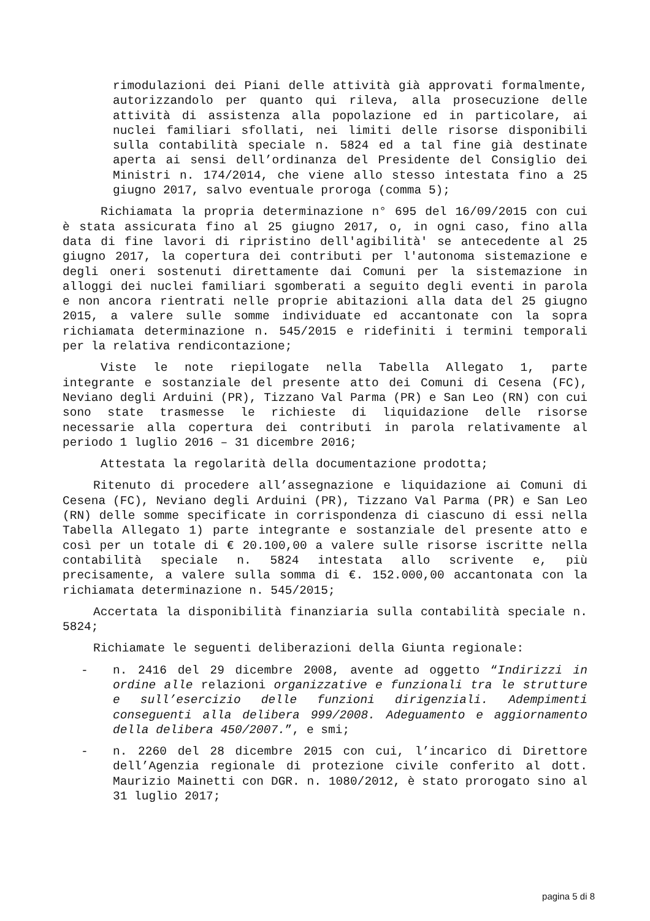rimodulazioni dei Piani delle attività già approvati formalmente, autorizzandolo per quanto qui rileva, alla prosecuzione delle attività di assistenza alla popolazione ed in particolare, ai nuclei familiari sfollati, nei limiti delle risorse disponibili sulla contabilità speciale n. 5824 ed a tal fine già destinate aperta ai sensi dell’ordinanza del Presidente del Consiglio dei Ministri n. 174/2014, che viene allo stesso intestata fino a 25 giugno 2017, salvo eventuale proroga (comma 5);
Richiamata la propria determinazione n° 695 del 16/09/2015 con cui è stata assicurata fino al 25 giugno 2017, o, in ogni caso, fino alla data di fine lavori di ripristino dell'agibilità' se antecedente al 25 giugno 2017, la copertura dei contributi per l'autonoma sistemazione e degli oneri sostenuti direttamente dai Comuni per la sistemazione in alloggi dei nuclei familiari sgomberati a seguito degli eventi in parola e non ancora rientrati nelle proprie abitazioni alla data del 25 giugno 2015, a valere sulle somme individuate ed accantonate con la sopra richiamata determinazione n. 545/2015 e ridefiniti i termini temporali per la relativa rendicontazione;
Viste le note riepilogate nella Tabella Allegato 1, parte integrante e sostanziale del presente atto dei Comuni di Cesena (FC), Neviano degli Arduini (PR), Tizzano Val Parma (PR) e San Leo (RN) con cui sono state trasmesse le richieste di liquidazione delle risorse necessarie alla copertura dei contributi in parola relativamente al periodo 1 luglio 2016 – 31 dicembre 2016;
Attestata la regolarità della documentazione prodotta;
Ritenuto di procedere all’assegnazione e liquidazione ai Comuni di Cesena (FC), Neviano degli Arduini (PR), Tizzano Val Parma (PR) e San Leo (RN) delle somme specificate in corrispondenza di ciascuno di essi nella Tabella Allegato 1) parte integrante e sostanziale del presente atto e così per un totale di € 20.100,00 a valere sulle risorse iscritte nella contabilità speciale n. 5824 intestata allo scrivente e, più precisamente, a valere sulla somma di €. 152.000,00 accantonata con la richiamata determinazione n. 545/2015;
Accertata la disponibilità finanziaria sulla contabilità speciale n. 5824;
Richiamate le seguenti deliberazioni della Giunta regionale:
- n. 2416 del 29 dicembre 2008, avente ad oggetto “Indirizzi in ordine alle relazioni organizzative e funzionali tra le strutture e sull’esercizio delle funzioni dirigenziali. Adempimenti conseguenti alla delibera 999/2008. Adeguamento e aggiornamento della delibera 450/2007.”, e smi;
- n. 2260 del 28 dicembre 2015 con cui, l’incarico di Direttore dell’Agenzia regionale di protezione civile conferito al dott. Maurizio Mainetti con DGR. n. 1080/2012, è stato prorogato sino al 31 luglio 2017;
pagina 5 di 8